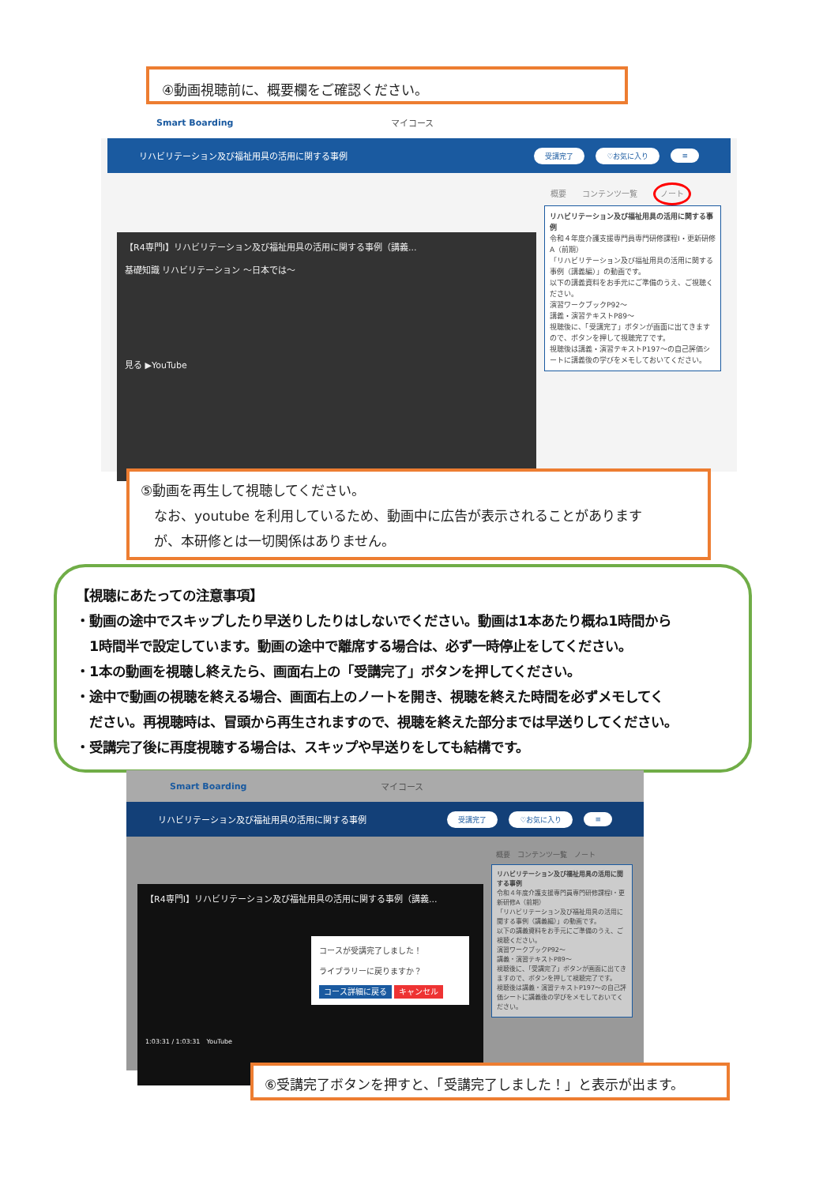④動画視聴前に、概要欄をご確認ください。
Smart Boarding マイコース
リハビリテーション及び福祉用具の活用に関する事例 受講完了 ♡お気に入り ≡
【R4専門Ⅰ】リハビリテーション及び福祉用具の活用に関する事例（講義...
基礎知識 リハビリテーション ～日本では～
見る ▶YouTube
概要　　コンテンツ一覧　　ノート
リハビリテーション及び福祉用具の活用に関する事例
令和４年度介護支援専門員専門研修課程Ⅰ・更新研修A（前期）
「リハビリテーション及び福祉用具の活用に関する事例（講義編）」の動画です。
以下の講義資料をお手元にご準備のうえ、ご視聴ください。
演習ワークブックP92～
講義・演習テキストP89～
視聴後に、「受講完了」ボタンが画面に出てきますので、ボタンを押して視聴完了です。
視聴後は講義・演習テキストP197～の自己評価シートに講義後の学びをメモしておいてください。
⑤動画を再生して視聴してください。
　なお、youtube を利用しているため、動画中に広告が表示されることがあります
　が、本研修とは一切関係はありません。
【視聴にあたっての注意事項】
・動画の途中でスキップしたり早送りしたりはしないでください。動画は1本あたり概ね1時間から
　1時間半で設定しています。動画の途中で離席する場合は、必ず一時停止をしてください。
・1本の動画を視聴し終えたら、画面右上の「受講完了」ボタンを押してください。
・途中で動画の視聴を終える場合、画面右上のノートを開き、視聴を終えた時間を必ずメモしてく
　ださい。再視聴時は、冒頭から再生されますので、視聴を終えた部分までは早送りしてください。
・受講完了後に再度視聴する場合は、スキップや早送りをしても結構です。
Smart Boarding マイコース
リハビリテーション及び福祉用具の活用に関する事例 受講完了 ♡お気に入り ≡
【R4専門Ⅰ】リハビリテーション及び福祉用具の活用に関する事例（講義...
コースが受講完了しました！
ライブラリーに戻りますか？
コース詳細に戻る キャンセル
1:03:31 / 1:03:31　YouTube
概要　コンテンツ一覧　ノート
リハビリテーション及び福祉用具の活用に関する事例
令和４年度介護支援専門員専門研修課程Ⅰ・更新研修A（前期）
「リハビリテーション及び福祉用具の活用に関する事例（講義編）」の動画です。
以下の講義資料をお手元にご準備のうえ、ご視聴ください。
演習ワークブックP92～
講義・演習テキストP89～
視聴後に、「受講完了」ボタンが画面に出てきますので、ボタンを押して視聴完了です。
視聴後は講義・演習テキストP197～の自己評価シートに講義後の学びをメモしておいてください。
⑥受講完了ボタンを押すと、「受講完了しました！」と表示が出ます。